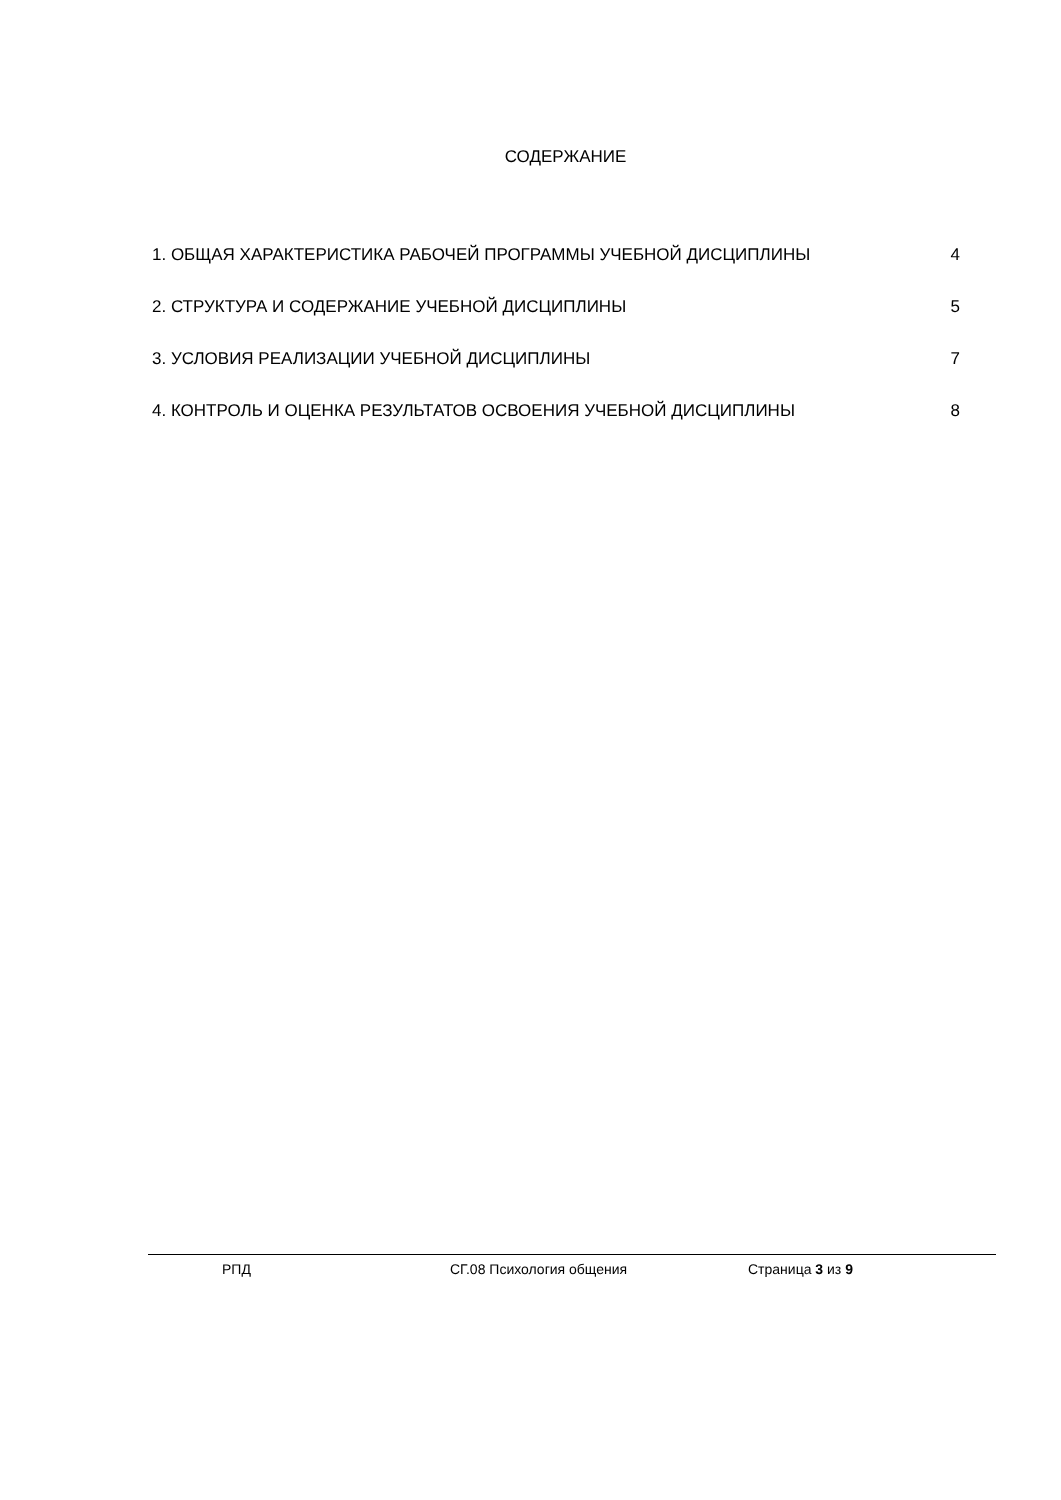СОДЕРЖАНИЕ
1. ОБЩАЯ ХАРАКТЕРИСТИКА РАБОЧЕЙ ПРОГРАММЫ УЧЕБНОЙ ДИСЦИПЛИНЫ 4
2. СТРУКТУРА И СОДЕРЖАНИЕ УЧЕБНОЙ ДИСЦИПЛИНЫ 5
3. УСЛОВИЯ РЕАЛИЗАЦИИ УЧЕБНОЙ ДИСЦИПЛИНЫ 7
4. КОНТРОЛЬ И ОЦЕНКА РЕЗУЛЬТАТОВ ОСВОЕНИЯ УЧЕБНОЙ ДИСЦИПЛИНЫ 8
РПД СГ.08 Психология общения Страница 3 из 9